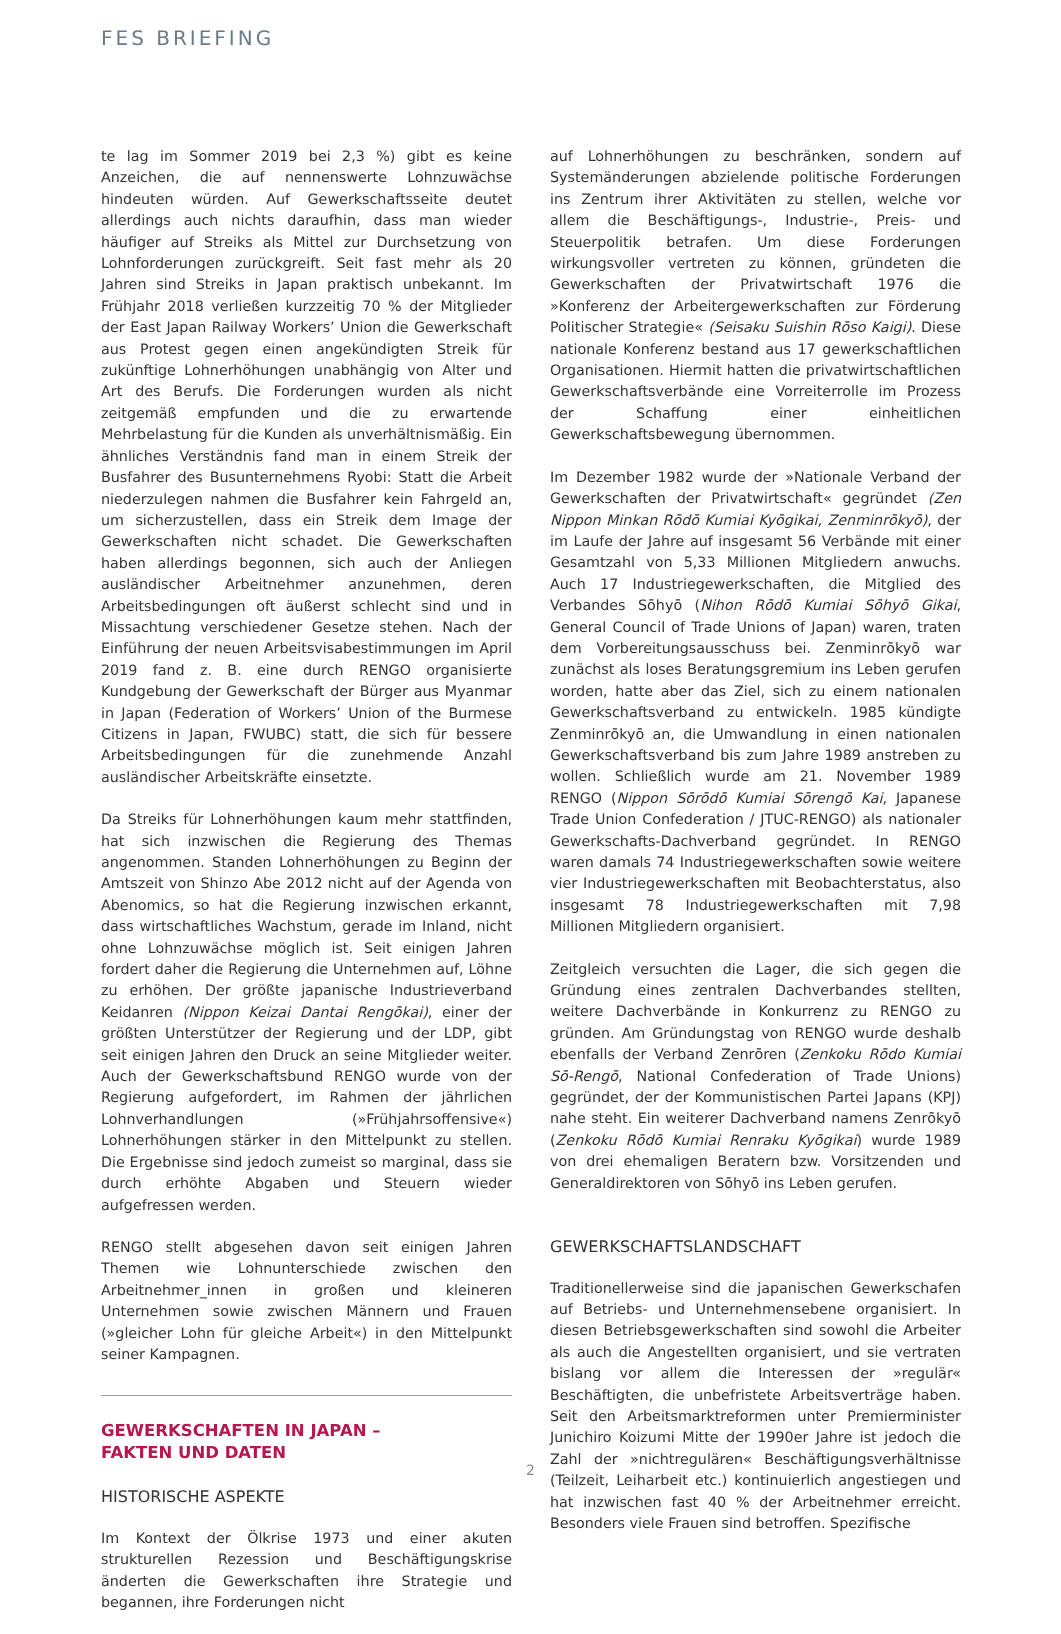FES BRIEFING
te lag im Sommer 2019 bei 2,3 %) gibt es keine Anzeichen, die auf nennenswerte Lohnzuwächse hindeuten würden. Auf Gewerkschaftsseite deutet allerdings auch nichts daraufhin, dass man wieder häufiger auf Streiks als Mittel zur Durchsetzung von Lohnforderungen zurückgreift. Seit fast mehr als 20 Jahren sind Streiks in Japan praktisch unbekannt. Im Frühjahr 2018 verließen kurzzeitig 70 % der Mitglieder der East Japan Railway Workers’ Union die Gewerkschaft aus Protest gegen einen angekündigten Streik für zukünftige Lohnerhöhungen unabhängig von Alter und Art des Berufs. Die Forderungen wurden als nicht zeitgemäß empfunden und die zu erwartende Mehrbelastung für die Kunden als unverhältnismäßig. Ein ähnliches Verständnis fand man in einem Streik der Busfahrer des Busunternehmens Ryobi: Statt die Arbeit niederzulegen nahmen die Busfahrer kein Fahrgeld an, um sicherzustellen, dass ein Streik dem Image der Gewerkschaften nicht schadet. Die Gewerkschaften haben allerdings begonnen, sich auch der Anliegen ausländischer Arbeitnehmer anzunehmen, deren Arbeitsbedingungen oft äußerst schlecht sind und in Missachtung verschiedener Gesetze stehen. Nach der Einführung der neuen Arbeitsvisabestimmungen im April 2019 fand z. B. eine durch RENGO organisierte Kundgebung der Gewerkschaft der Bürger aus Myanmar in Japan (Federation of Workers’ Union of the Burmese Citizens in Japan, FWUBC) statt, die sich für bessere Arbeitsbedingungen für die zunehmende Anzahl ausländischer Arbeitskräfte einsetzte.
Da Streiks für Lohnerhöhungen kaum mehr stattfinden, hat sich inzwischen die Regierung des Themas angenommen. Standen Lohnerhöhungen zu Beginn der Amtszeit von Shinzo Abe 2012 nicht auf der Agenda von Abenomics, so hat die Regierung inzwischen erkannt, dass wirtschaftliches Wachstum, gerade im Inland, nicht ohne Lohnzuwächse möglich ist. Seit einigen Jahren fordert daher die Regierung die Unternehmen auf, Löhne zu erhöhen. Der größte japanische Industrieverband Keidanren (Nippon Keizai Dantai Rengōkai), einer der größten Unterstützer der Regierung und der LDP, gibt seit einigen Jahren den Druck an seine Mitglieder weiter. Auch der Gewerkschaftsbund RENGO wurde von der Regierung aufgefordert, im Rahmen der jährlichen Lohnverhandlungen (»Frühjahrsoffensive«) Lohnerhöhungen stärker in den Mittelpunkt zu stellen. Die Ergebnisse sind jedoch zumeist so marginal, dass sie durch erhöhte Abgaben und Steuern wieder aufgefressen werden.
RENGO stellt abgesehen davon seit einigen Jahren Themen wie Lohnunterschiede zwischen den Arbeitnehmer_innen in großen und kleineren Unternehmen sowie zwischen Männern und Frauen (»gleicher Lohn für gleiche Arbeit«) in den Mittelpunkt seiner Kampagnen.
GEWERKSCHAFTEN IN JAPAN –
FAKTEN UND DATEN
HISTORISCHE ASPEKTE
Im Kontext der Ölkrise 1973 und einer akuten strukturellen Rezession und Beschäftigungskrise änderten die Gewerkschaften ihre Strategie und begannen, ihre Forderungen nicht
auf Lohnerhöhungen zu beschränken, sondern auf Systemänderungen abzielende politische Forderungen ins Zentrum ihrer Aktivitäten zu stellen, welche vor allem die Beschäftigungs-, Industrie-, Preis- und Steuerpolitik betrafen. Um diese Forderungen wirkungsvoller vertreten zu können, gründeten die Gewerkschaften der Privatwirtschaft 1976 die »Konferenz der Arbeitergewerkschaften zur Förderung Politischer Strategie« (Seisaku Suishin Rōso Kaigi). Diese nationale Konferenz bestand aus 17 gewerkschaftlichen Organisationen. Hiermit hatten die privatwirtschaftlichen Gewerkschaftsverbände eine Vorreiterrolle im Prozess der Schaffung einer einheitlichen Gewerkschaftsbewegung übernommen.
Im Dezember 1982 wurde der »Nationale Verband der Gewerkschaften der Privatwirtschaft« gegründet (Zen Nippon Minkan Rōdō Kumiai Kyōgikai, Zenminrōkyō), der im Laufe der Jahre auf insgesamt 56 Verbände mit einer Gesamtzahl von 5,33 Millionen Mitgliedern anwuchs. Auch 17 Industriegewerkschaften, die Mitglied des Verbandes Sōhyō (Nihon Rōdō Kumiai Sōhyō Gikai, General Council of Trade Unions of Japan) waren, traten dem Vorbereitungsausschuss bei. Zenminrōkyō war zunächst als loses Beratungsgremium ins Leben gerufen worden, hatte aber das Ziel, sich zu einem nationalen Gewerkschaftsverband zu entwickeln. 1985 kündigte Zenminrōkyō an, die Umwandlung in einen nationalen Gewerkschaftsverband bis zum Jahre 1989 anstreben zu wollen. Schließlich wurde am 21. November 1989 RENGO (Nippon Sōrōdō Kumiai Sōrengō Kai, Japanese Trade Union Confederation / JTUC-RENGO) als nationaler Gewerkschafts-Dachverband gegründet. In RENGO waren damals 74 Industriegewerkschaften sowie weitere vier Industriegewerkschaften mit Beobachterstatus, also insgesamt 78 Industriegewerkschaften mit 7,98 Millionen Mitgliedern organisiert.
Zeitgleich versuchten die Lager, die sich gegen die Gründung eines zentralen Dachverbandes stellten, weitere Dachverbände in Konkurrenz zu RENGO zu gründen. Am Gründungstag von RENGO wurde deshalb ebenfalls der Verband Zenrōren (Zenkoku Rōdo Kumiai Sō-Rengō, National Confederation of Trade Unions) gegründet, der der Kommunistischen Partei Japans (KPJ) nahe steht. Ein weiterer Dachverband namens Zenrōkyō (Zenkoku Rōdō Kumiai Renraku Kyōgikai) wurde 1989 von drei ehemaligen Beratern bzw. Vorsitzenden und Generaldirektoren von Sōhyō ins Leben gerufen.
GEWERKSCHAFTSLANDSCHAFT
Traditionellerweise sind die japanischen Gewerkschafen auf Betriebs- und Unternehmensebene organisiert. In diesen Betriebsgewerkschaften sind sowohl die Arbeiter als auch die Angestellten organisiert, und sie vertraten bislang vor allem die Interessen der »regulär« Beschäftigten, die unbefristete Arbeitsverträge haben. Seit den Arbeitsmarktreformen unter Premierminister Junichiro Koizumi Mitte der 1990er Jahre ist jedoch die Zahl der »nichtregulären« Beschäftigungsverhältnisse (Teilzeit, Leiharbeit etc.) kontinuierlich angestiegen und hat inzwischen fast 40 % der Arbeitnehmer erreicht. Besonders viele Frauen sind betroffen. Spezifische
2